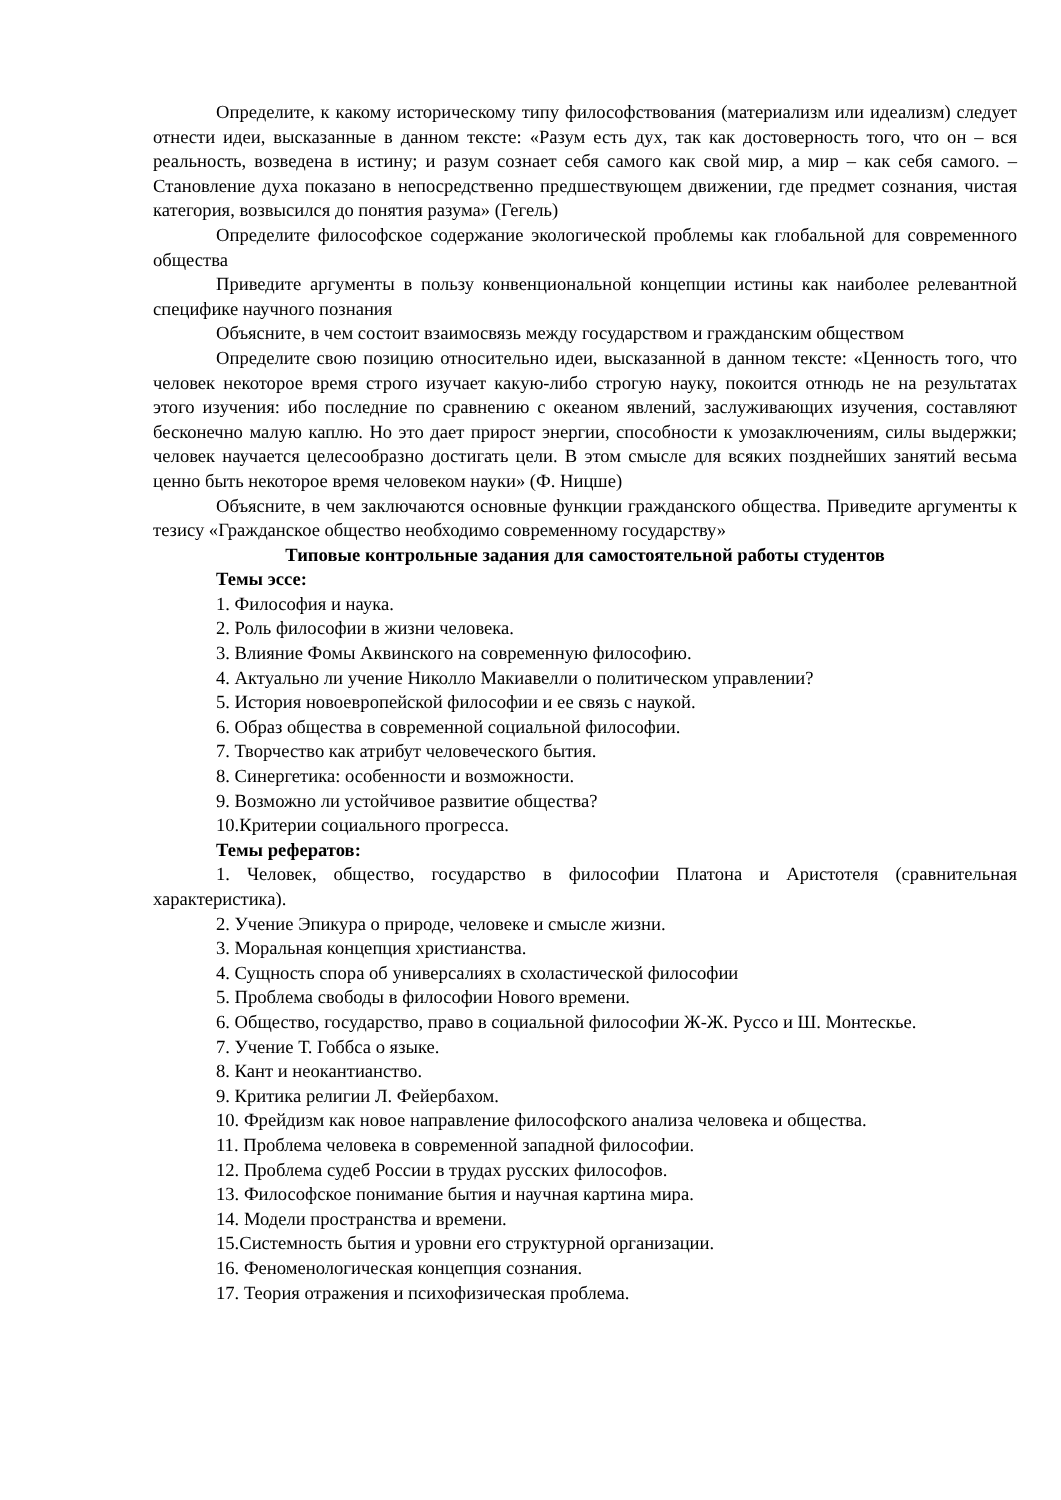Определите, к какому историческому типу философствования (материализм или идеализм) следует отнести идеи, высказанные в данном тексте: «Разум есть дух, так как достоверность того, что он – вся реальность, возведена в истину; и разум сознает себя самого как свой мир, а мир – как себя самого. – Становление духа показано в непосредственно предшествующем движении, где предмет сознания, чистая категория, возвысился до понятия разума» (Гегель)
Определите философское содержание экологической проблемы как глобальной для современного общества
Приведите аргументы в пользу конвенциональной концепции истины как наиболее релевантной специфике научного познания
Объясните, в чем состоит взаимосвязь между государством и гражданским обществом
Определите свою позицию относительно идеи, высказанной в данном тексте: «Ценность того, что человек некоторое время строго изучает какую-либо строгую науку, покоится отнюдь не на результатах этого изучения: ибо последние по сравнению с океаном явлений, заслуживающих изучения, составляют бесконечно малую каплю. Но это дает прирост энергии, способности к умозаключениям, силы выдержки; человек научается целесообразно достигать цели. В этом смысле для всяких позднейших занятий весьма ценно быть некоторое время человеком науки» (Ф. Ницше)
Объясните, в чем заключаются основные функции гражданского общества. Приведите аргументы к тезису «Гражданское общество необходимо современному государству»
Типовые контрольные задания для самостоятельной работы студентов
Темы эссе:
1. Философия и наука.
2. Роль философии в жизни человека.
3. Влияние Фомы Аквинского на современную философию.
4. Актуально ли учение Николло Макиавелли о политическом управлении?
5. История новоевропейской философии и ее связь с наукой.
6. Образ общества в современной социальной философии.
7. Творчество как атрибут человеческого бытия.
8. Синергетика: особенности и возможности.
9. Возможно ли устойчивое развитие общества?
10.Критерии социального прогресса.
Темы рефератов:
1. Человек, общество, государство в философии Платона и Аристотеля (сравнительная характеристика).
2. Учение Эпикура о природе, человеке и смысле жизни.
3. Моральная концепция христианства.
4. Сущность спора об универсалиях в схоластической философии
5. Проблема свободы в философии Нового времени.
6. Общество, государство, право в социальной философии Ж-Ж. Руссо и Ш. Монтескье.
7. Учение Т. Гоббса о языке.
8. Кант и неокантианство.
9. Критика религии Л. Фейербахом.
10. Фрейдизм как новое направление философского анализа человека и общества.
11. Проблема человека в современной западной философии.
12. Проблема судеб России в трудах русских философов.
13. Философское понимание бытия и научная картина мира.
14. Модели пространства и времени.
15.Системность бытия и уровни его структурной организации.
16. Феноменологическая концепция сознания.
17. Теория отражения и психофизическая проблема.